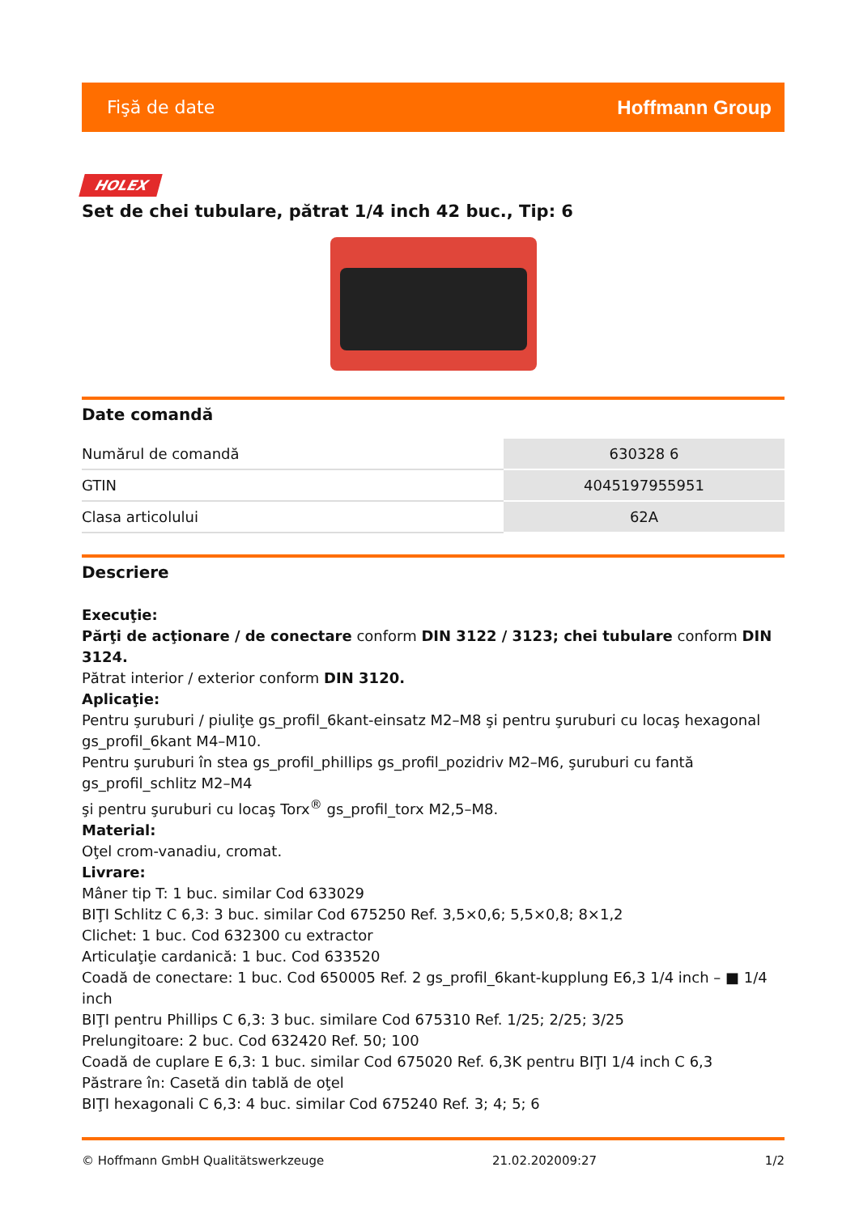Fişă de date Hoffmann Group
HOLEX
Set de chei tubulare, pătrat 1/4 inch 42 buc., Tip: 6
Date comandă
| Numărul de comandă | 630328 6 |
| GTIN | 4045197955951 |
| Clasa articolului | 62A |
Descriere
Execuţie:
Părţi de acţionare / de conectare conform DIN 3122 / 3123; chei tubulare conform DIN 3124.
Pătrat interior / exterior conform DIN 3120.
Aplicaţie:
Pentru şuruburi / piuliţe gs_profil_6kant-einsatz M2–M8 şi pentru şuruburi cu locaş hexagonal gs_profil_6kant M4–M10.
Pentru şuruburi în stea gs_profil_phillips gs_profil_pozidriv M2–M6, şuruburi cu fantă gs_profil_schlitz M2–M4
şi pentru şuruburi cu locaş Torx<sup>®</sup> gs_profil_torx M2,5–M8.
Material:
Oţel crom-vanadiu, cromat.
Livrare:
Mâner tip T: 1 buc. similar Cod 633029
BIŢI Schlitz C 6,3: 3 buc. similar Cod 675250 Ref. 3,5×0,6; 5,5×0,8; 8×1,2
Clichet: 1 buc. Cod 632300 cu extractor
Articulaţie cardanică: 1 buc. Cod 633520
Coadă de conectare: 1 buc. Cod 650005 Ref. 2 gs_profil_6kant-kupplung E6,3 1/4 inch – ■ 1/4 inch
BIŢI pentru Phillips C 6,3: 3 buc. similare Cod 675310 Ref. 1/25; 2/25; 3/25
Prelungitoare: 2 buc. Cod 632420 Ref. 50; 100
Coadă de cuplare E 6,3: 1 buc. similar Cod 675020 Ref. 6,3K pentru BIŢI 1/4 inch C 6,3
Păstrare în: Casetă din tablă de oţel
BIŢI hexagonali C 6,3: 4 buc. similar Cod 675240 Ref. 3; 4; 5; 6
© Hoffmann GmbH Qualitätswerkzeuge 21.02.202009:27 1/2